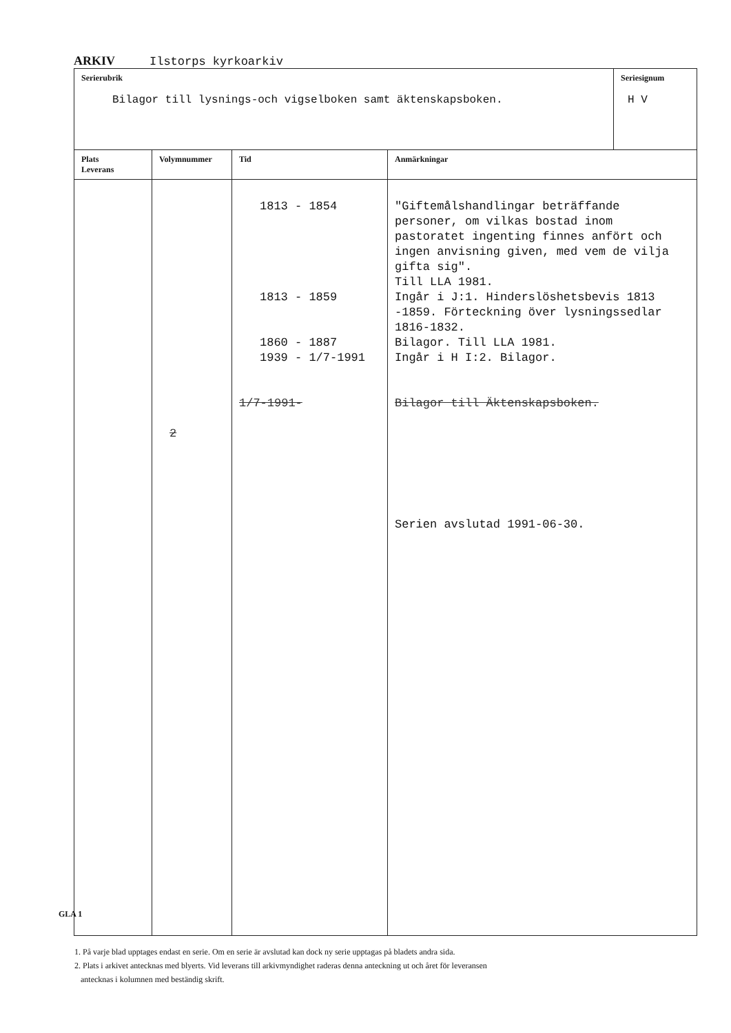ARKIV Ilstorps kyrkoarkiv
| Serierubrik Bilagor till lysnings-och vigselboken samt äktenskapsboken. | | | | Seriesignum H V |
| Plats Leverans | Volymnummer | Tid | Anmärkningar | |
| | 2 | 1813 - 1854 1813 - 1859 1860 - 1887 1939 - 1/7-1991 1/7-1991- | "Giftemålshandlingar beträffande personer, om vilkas bostad inom pastoratet ingenting finnes anfört och ingen anvisning given, med vem de vilja gifta sig". Till LLA 1981. Ingår i J:1. Hinderslöshetsbevis 1813 -1859. Förteckning över lysningssedlar 1816-1832. Bilagor. Till LLA 1981. Ingår i H I:2. Bilagor. Bilagor till Äktenskapsboken. Serien avslutad 1991-06-30. | |
GLA 1
1. På varje blad upptages endast en serie. Om en serie är avslutad kan dock ny serie upptagas på bladets andra sida.
2. Plats i arkivet antecknas med blyerts. Vid leverans till arkivmyndighet raderas denna anteckning ut och året för leveransen
antecknas i kolumnen med beständig skrift.